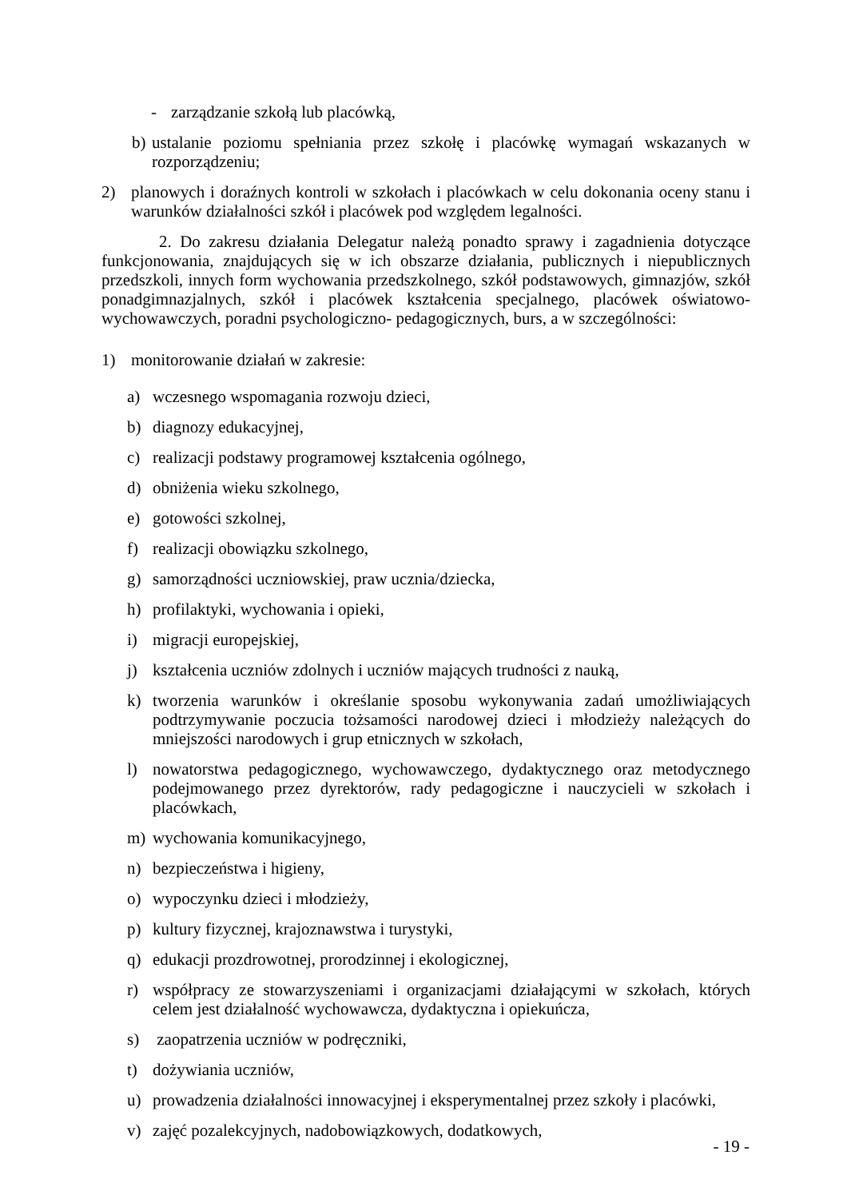- zarządzanie szkołą lub placówką,
b) ustalanie poziomu spełniania przez szkołę i placówkę wymagań wskazanych w rozporządzeniu;
2) planowych i doraźnych kontroli w szkołach i placówkach w celu dokonania oceny stanu i warunków działalności szkół i placówek pod względem legalności.
2. Do zakresu działania Delegatur należą ponadto sprawy i zagadnienia dotyczące funkcjonowania, znajdujących się w ich obszarze działania, publicznych i niepublicznych przedszkoli, innych form wychowania przedszkolnego, szkół podstawowych, gimnazjów, szkół ponadgimnazjalnych, szkół i placówek kształcenia specjalnego, placówek oświatowo-wychowawczych, poradni psychologiczno- pedagogicznych, burs, a w szczególności:
1) monitorowanie działań w zakresie:
a) wczesnego wspomagania rozwoju dzieci,
b) diagnozy edukacyjnej,
c) realizacji podstawy programowej kształcenia ogólnego,
d) obniżenia wieku szkolnego,
e) gotowości szkolnej,
f) realizacji obowiązku szkolnego,
g) samorządności uczniowskiej, praw ucznia/dziecka,
h) profilaktyki, wychowania i opieki,
i) migracji europejskiej,
j) kształcenia uczniów zdolnych i uczniów mających trudności z nauką,
k) tworzenia warunków i określanie sposobu wykonywania zadań umożliwiających podtrzymywanie poczucia tożsamości narodowej dzieci i młodzieży należących do mniejszości narodowych i grup etnicznych w szkołach,
l) nowatorstwa pedagogicznego, wychowawczego, dydaktycznego oraz metodycznego podejmowanego przez dyrektorów, rady pedagogiczne i nauczycieli w szkołach i placówkach,
m) wychowania komunikacyjnego,
n) bezpieczeństwa i higieny,
o) wypoczynku dzieci i młodzieży,
p) kultury fizycznej, krajoznawstwa i turystyki,
q) edukacji prozdrowotnej, prorodzinnej i ekologicznej,
r) współpracy ze stowarzyszeniami i organizacjami działającymi w szkołach, których celem jest działalność wychowawcza, dydaktyczna i opiekuńcza,
s) zaopatrzenia uczniów w podręczniki,
t) dożywiania uczniów,
u) prowadzenia działalności innowacyjnej i eksperymentalnej przez szkoły i placówki,
v) zajęć pozalekcyjnych, nadobowiązkowych, dodatkowych,
- 19 -